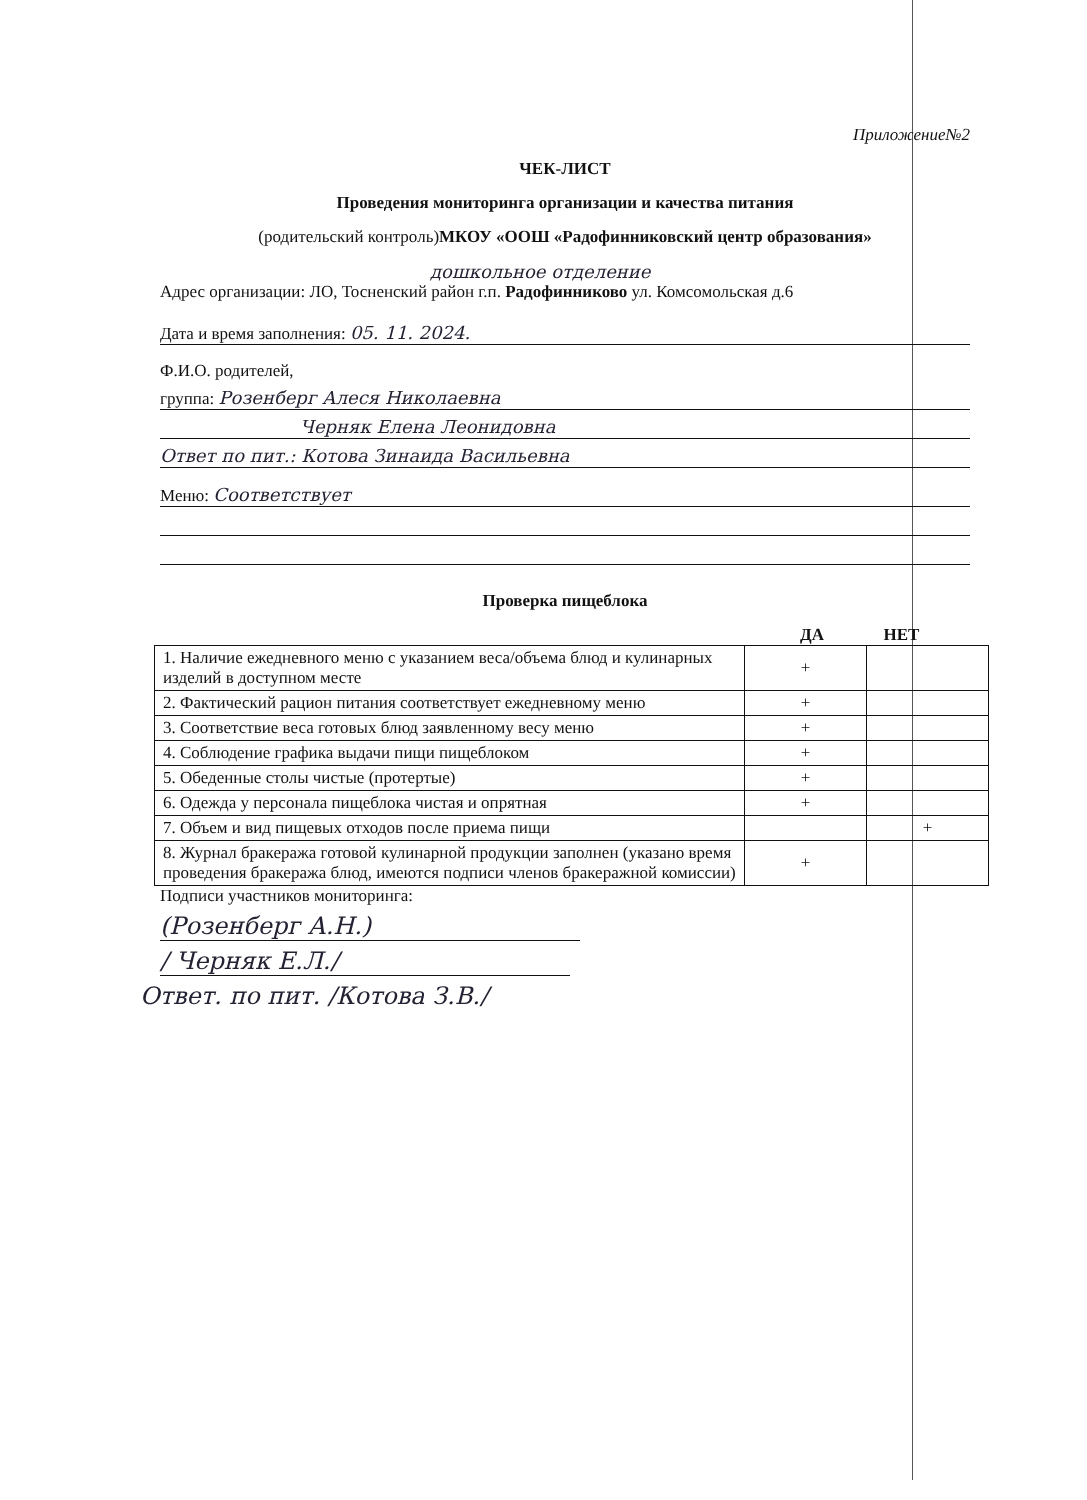Приложение№2
ЧЕК-ЛИСТ
Проведения мониторинга организации и качества питания
(родительский контроль)МКОУ «ООШ «Радофинниковский центр образования»
дошкольное отделение
Адрес организации: ЛО, Тосненский район г.п. Радофинниково ул. Комсомольская д.6
Дата и время заполнения: 05. 11. 2024.
Ф.И.О. родителей,
группа: Розенберг Алеся Николаевна
Черняк Елена Леонидовна
Ответ по пит.: Котова Зинаида Васильевна
Меню: Соответствует
Проверка пищеблока
ДА НЕТ
| 1. Наличие ежедневного меню с указанием веса/объема блюд и кулинарных изделий в доступном месте | + | |
| 2. Фактический рацион питания соответствует ежедневному меню | + | |
| 3. Соответствие веса готовых блюд заявленному весу меню | + | |
| 4. Соблюдение графика выдачи пищи пищеблоком | + | |
| 5. Обеденные столы чистые (протертые) | + | |
| 6. Одежда у персонала пищеблока чистая и опрятная | + | |
| 7. Объем и вид пищевых отходов после приема пищи | | + |
| 8. Журнал бракеража готовой кулинарной продукции заполнен (указано время проведения бракеража блюд, имеются подписи членов бракеражной комиссии) | + | |
Подписи участников мониторинга:
(Розенберг А.Н.)
/ Черняк Е.Л./
Ответ. по пит. /Котова З.В./